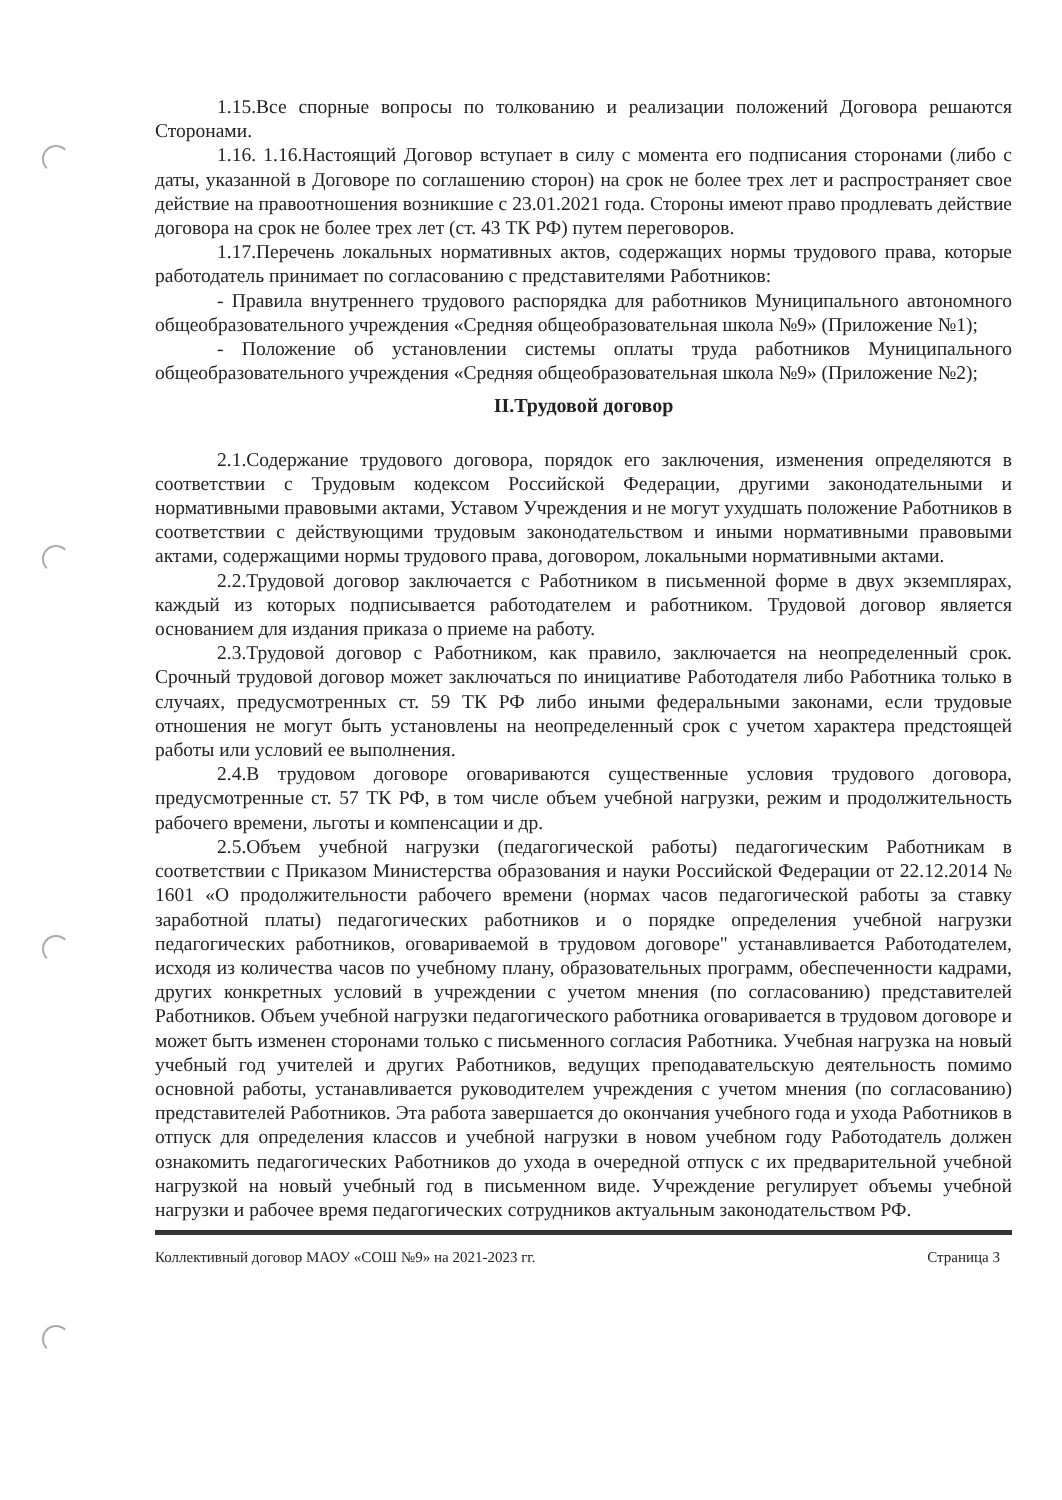1.15.Все спорные вопросы по толкованию и реализации положений Договора решаются Сторонами.
1.16. 1.16.Настоящий Договор вступает в силу с момента его подписания сторонами (либо с даты, указанной в Договоре по соглашению сторон) на срок не более трех лет и распространяет свое действие на правоотношения возникшие с 23.01.2021 года. Стороны имеют право продлевать действие договора на срок не более трех лет (ст. 43 ТК РФ) путем переговоров.
1.17.Перечень локальных нормативных актов, содержащих нормы трудового права, которые работодатель принимает по согласованию с представителями Работников:
- Правила внутреннего трудового распорядка для работников Муниципального автономного общеобразовательного учреждения «Средняя общеобразовательная школа №9» (Приложение №1);
- Положение об установлении системы оплаты труда работников Муниципального общеобразовательного учреждения «Средняя общеобразовательная школа №9» (Приложение №2);
II.Трудовой договор
2.1.Содержание трудового договора, порядок его заключения, изменения определяются в соответствии с Трудовым кодексом Российской Федерации, другими законодательными и нормативными правовыми актами, Уставом Учреждения и не могут ухудшать положение Работников в соответствии с действующими трудовым законодательством и иными нормативными правовыми актами, содержащими нормы трудового права, договором, локальными нормативными актами.
2.2.Трудовой договор заключается с Работником в письменной форме в двух экземплярах, каждый из которых подписывается работодателем и работником. Трудовой договор является основанием для издания приказа о приеме на работу.
2.3.Трудовой договор с Работником, как правило, заключается на неопределенный срок. Срочный трудовой договор может заключаться по инициативе Работодателя либо Работника только в случаях, предусмотренных ст. 59 ТК РФ либо иными федеральными законами, если трудовые отношения не могут быть установлены на неопределенный срок с учетом характера предстоящей работы или условий ее выполнения.
2.4.В трудовом договоре оговариваются существенные условия трудового договора, предусмотренные ст. 57 ТК РФ, в том числе объем учебной нагрузки, режим и продолжительность рабочего времени, льготы и компенсации и др.
2.5.Объем учебной нагрузки (педагогической работы) педагогическим Работникам в соответствии с Приказом Министерства образования и науки Российской Федерации от 22.12.2014 № 1601 «О продолжительности рабочего времени (нормах часов педагогической работы за ставку заработной платы) педагогических работников и о порядке определения учебной нагрузки педагогических работников, оговариваемой в трудовом договоре" устанавливается Работодателем, исходя из количества часов по учебному плану, образовательных программ, обеспеченности кадрами, других конкретных условий в учреждении с учетом мнения (по согласованию) представителей Работников. Объем учебной нагрузки педагогического работника оговаривается в трудовом договоре и может быть изменен сторонами только с письменного согласия Работника. Учебная нагрузка на новый учебный год учителей и других Работников, ведущих преподавательскую деятельность помимо основной работы, устанавливается руководителем учреждения с учетом мнения (по согласованию) представителей Работников. Эта работа завершается до окончания учебного года и ухода Работников в отпуск для определения классов и учебной нагрузки в новом учебном году Работодатель должен ознакомить педагогических Работников до ухода в очередной отпуск с их предварительной учебной нагрузкой на новый учебный год в письменном виде. Учреждение регулирует объемы учебной нагрузки и рабочее время педагогических сотрудников актуальным законодательством РФ.
Коллективный договор МАОУ «СОШ №9» на 2021-2023 гг. Страница 3